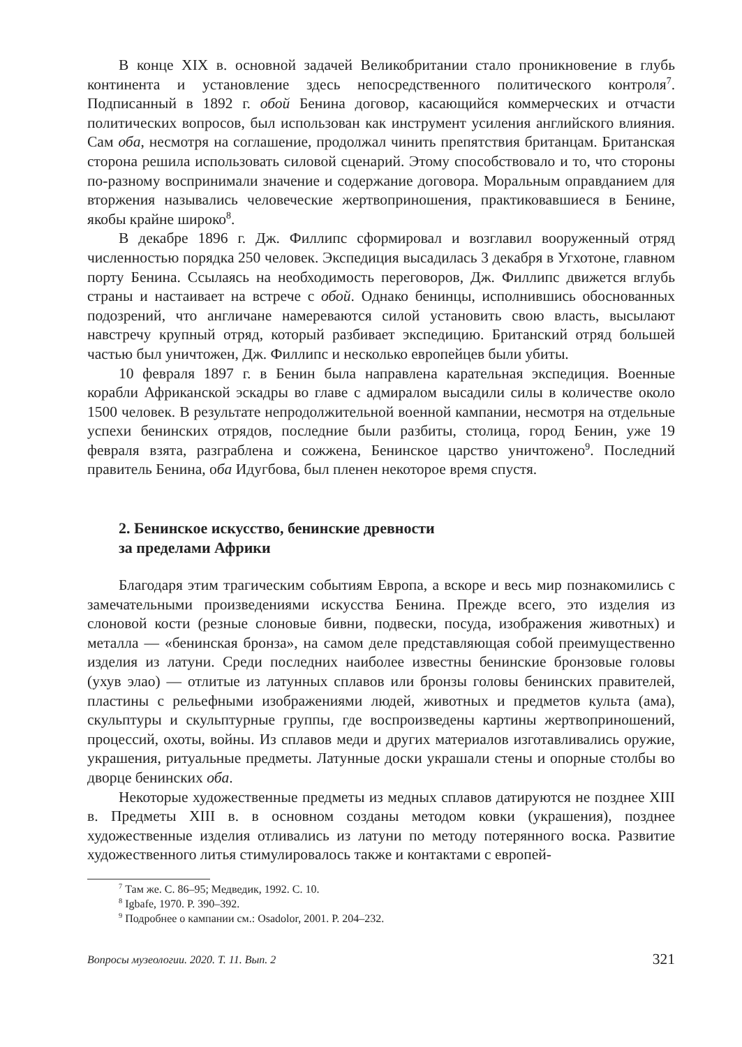В конце XIX в. основной задачей Великобритании стало проникновение в глубь континента и установление здесь непосредственного политического контроля<sup>7</sup>. Подписанный в 1892 г. обой Бенина договор, касающийся коммерческих и отчасти политических вопросов, был использован как инструмент усиления английского влияния. Сам оба, несмотря на соглашение, продолжал чинить препятствия британцам. Британская сторона решила использовать силовой сценарий. Этому способствовало и то, что стороны по-разному воспринимали значение и содержание договора. Моральным оправданием для вторжения назывались человеческие жертвоприношения, практиковавшиеся в Бенине, якобы крайне широко<sup>8</sup>.
В декабре 1896 г. Дж. Филлипс сформировал и возглавил вооруженный отряд численностью порядка 250 человек. Экспедиция высадилась 3 декабря в Угхотоне, главном порту Бенина. Ссылаясь на необходимость переговоров, Дж. Филлипс движется вглубь страны и настаивает на встрече с обой. Однако бенинцы, исполнившись обоснованных подозрений, что англичане намереваются силой установить свою власть, высылают навстречу крупный отряд, который разбивает экспедицию. Британский отряд большей частью был уничтожен, Дж. Филлипс и несколько европейцев были убиты.
10 февраля 1897 г. в Бенин была направлена карательная экспедиция. Военные корабли Африканской эскадры во главе с адмиралом высадили силы в количестве около 1500 человек. В результате непродолжительной военной кампании, несмотря на отдельные успехи бенинских отрядов, последние были разбиты, столица, город Бенин, уже 19 февраля взята, разграблена и сожжена, Бенинское царство уничтожено<sup>9</sup>. Последний правитель Бенина, оба Идугбова, был пленен некоторое время спустя.
2. Бенинское искусство, бенинские древности
за пределами Африки
Благодаря этим трагическим событиям Европа, а вскоре и весь мир познакомились с замечательными произведениями искусства Бенина. Прежде всего, это изделия из слоновой кости (резные слоновые бивни, подвески, посуда, изображения животных) и металла — «бенинская бронза», на самом деле представляющая собой преимущественно изделия из латуни. Среди последних наиболее известны бенинские бронзовые головы (ухув элао) — отлитые из латунных сплавов или бронзы головы бенинских правителей, пластины с рельефными изображениями людей, животных и предметов культа (ама), скульптуры и скульптурные группы, где воспроизведены картины жертвоприношений, процессий, охоты, войны. Из сплавов меди и других материалов изготавливались оружие, украшения, ритуальные предметы. Латунные доски украшали стены и опорные столбы во дворце бенинских оба.
Некоторые художественные предметы из медных сплавов датируются не позднее XIII в. Предметы XIII в. в основном созданы методом ковки (украшения), позднее художественные изделия отливались из латуни по методу потерянного воска. Развитие художественного литья стимулировалось также и контактами с европей-
<sup>7</sup> Там же. С. 86–95; Медведик, 1992. С. 10.
<sup>8</sup> Igbafe, 1970. P. 390–392.
<sup>9</sup> Подробнее о кампании см.: Osadolor, 2001. P. 204–232.
Вопросы музеологии. 2020. Т. 11. Вып. 2 321